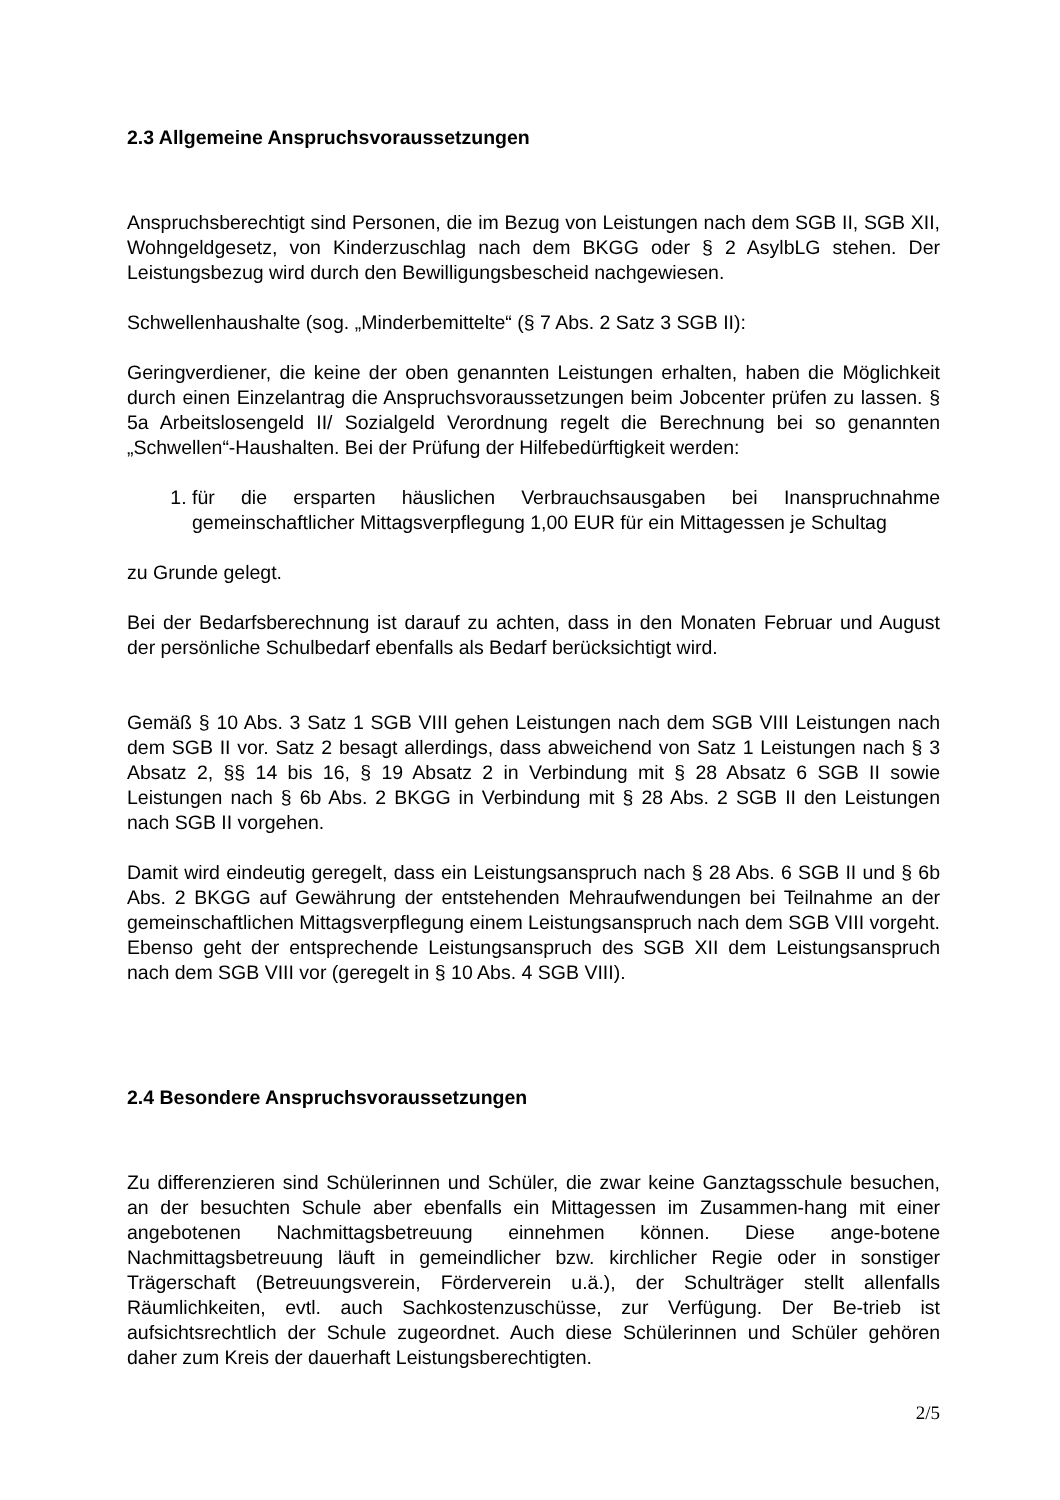2.3 Allgemeine Anspruchsvoraussetzungen
Anspruchsberechtigt sind Personen, die im Bezug von Leistungen nach dem SGB II, SGB XII, Wohngeldgesetz, von Kinderzuschlag nach dem BKGG oder § 2 AsylbLG stehen. Der Leistungsbezug wird durch den Bewilligungsbescheid nachgewiesen.
Schwellenhaushalte (sog. „Minderbemittelte“ (§ 7 Abs. 2 Satz 3 SGB II):
Geringverdiener, die keine der oben genannten Leistungen erhalten, haben die Möglichkeit durch einen Einzelantrag die Anspruchsvoraussetzungen beim Jobcenter prüfen zu lassen. § 5a Arbeitslosengeld II/ Sozialgeld Verordnung regelt die Berechnung bei so genannten „Schwellen“-Haushalten. Bei der Prüfung der Hilfebedürftigkeit werden:
1. für die ersparten häuslichen Verbrauchsausgaben bei Inanspruchnahme gemeinschaftlicher Mittagsverpflegung 1,00 EUR für ein Mittagessen je Schultag
zu Grunde gelegt.
Bei der Bedarfsberechnung ist darauf zu achten, dass in den Monaten Februar und August der persönliche Schulbedarf ebenfalls als Bedarf berücksichtigt wird.
Gemäß § 10 Abs. 3 Satz 1 SGB VIII gehen Leistungen nach dem SGB VIII Leistungen nach dem SGB II vor. Satz 2 besagt allerdings, dass abweichend von Satz 1 Leistungen nach § 3 Absatz 2, §§ 14 bis 16, § 19 Absatz 2 in Verbindung mit § 28 Absatz 6 SGB II sowie Leistungen nach § 6b Abs. 2 BKGG in Verbindung mit § 28 Abs. 2 SGB II den Leistungen nach SGB II vorgehen.
Damit wird eindeutig geregelt, dass ein Leistungsanspruch nach § 28 Abs. 6 SGB II und § 6b Abs. 2 BKGG auf Gewährung der entstehenden Mehraufwendungen bei Teilnahme an der gemeinschaftlichen Mittagsverpflegung einem Leistungsanspruch nach dem SGB VIII vorgeht. Ebenso geht der entsprechende Leistungsanspruch des SGB XII dem Leistungsanspruch nach dem SGB VIII vor (geregelt in § 10 Abs. 4 SGB VIII).
2.4 Besondere Anspruchsvoraussetzungen
Zu differenzieren sind Schülerinnen und Schüler, die zwar keine Ganztagsschule besuchen, an der besuchten Schule aber ebenfalls ein Mittagessen im Zusammen-hang mit einer angebotenen Nachmittagsbetreuung einnehmen können. Diese ange-botene Nachmittagsbetreuung läuft in gemeindlicher bzw. kirchlicher Regie oder in sonstiger Trägerschaft (Betreuungsverein, Förderverein u.ä.), der Schulträger stellt allenfalls Räumlichkeiten, evtl. auch Sachkostenzuschüsse, zur Verfügung. Der Be-trieb ist aufsichtsrechtlich der Schule zugeordnet. Auch diese Schülerinnen und Schüler gehören daher zum Kreis der dauerhaft Leistungsberechtigten.
2/5